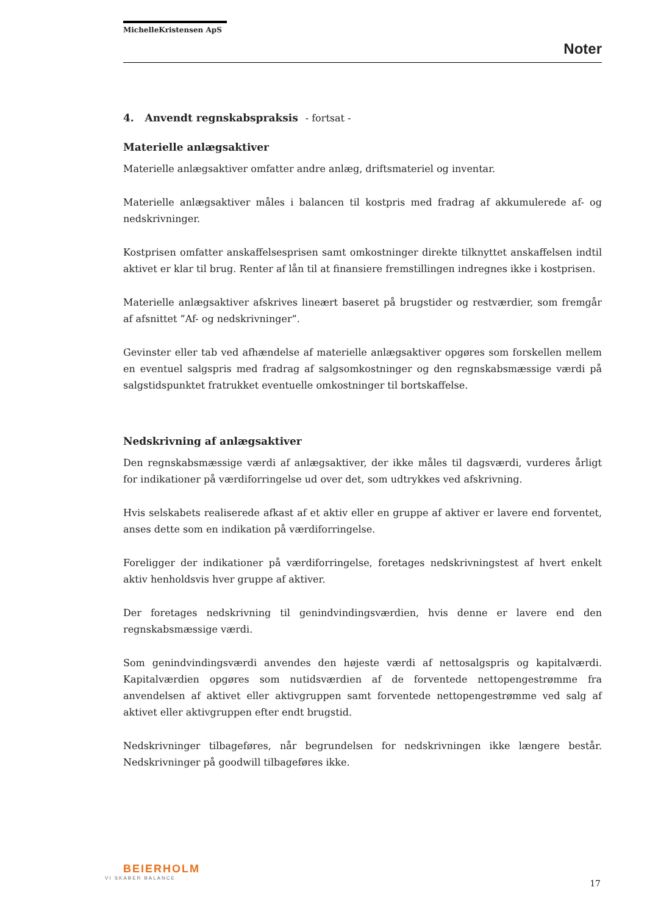MichelleKristensen ApS
Noter
4. Anvendt regnskabspraksis - fortsat -
Materielle anlægsaktiver
Materielle anlægsaktiver omfatter andre anlæg, driftsmateriel og inventar.
Materielle anlægsaktiver måles i balancen til kostpris med fradrag af akkumulerede af- og nedskrivninger.
Kostprisen omfatter anskaffelsesprisen samt omkostninger direkte tilknyttet anskaffelsen indtil aktivet er klar til brug. Renter af lån til at finansiere fremstillingen indregnes ikke i kostprisen.
Materielle anlægsaktiver afskrives lineært baseret på brugstider og restværdier, som fremgår af afsnittet ”Af- og nedskrivninger”.
Gevinster eller tab ved afhændelse af materielle anlægsaktiver opgøres som forskellen mellem en eventuel salgspris med fradrag af salgsomkostninger og den regnskabsmæssige værdi på salgstidspunktet fratrukket eventuelle omkostninger til bortskaffelse.
Nedskrivning af anlægsaktiver
Den regnskabsmæssige værdi af anlægsaktiver, der ikke måles til dagsværdi, vurderes årligt for indikationer på værdiforringelse ud over det, som udtrykkes ved afskrivning.
Hvis selskabets realiserede afkast af et aktiv eller en gruppe af aktiver er lavere end forventet, anses dette som en indikation på værdiforringelse.
Foreligger der indikationer på værdiforringelse, foretages nedskrivningstest af hvert enkelt aktiv henholdsvis hver gruppe af aktiver.
Der foretages nedskrivning til genindvindingsværdien, hvis denne er lavere end den regnskabsmæssige værdi.
Som genindvindingsværdi anvendes den højeste værdi af nettosalgspris og kapitalværdi. Kapitalværdien opgøres som nutidsværdien af de forventede nettopengestrømme fra anvendelsen af aktivet eller aktivgruppen samt forventede nettopengestrømme ved salg af aktivet eller aktivgruppen efter endt brugstid.
Nedskrivninger tilbageføres, når begrundelsen for nedskrivningen ikke længere består. Nedskrivninger på goodwill tilbageføres ikke.
BEIERHOLM
VI SKABER BALANCE
17